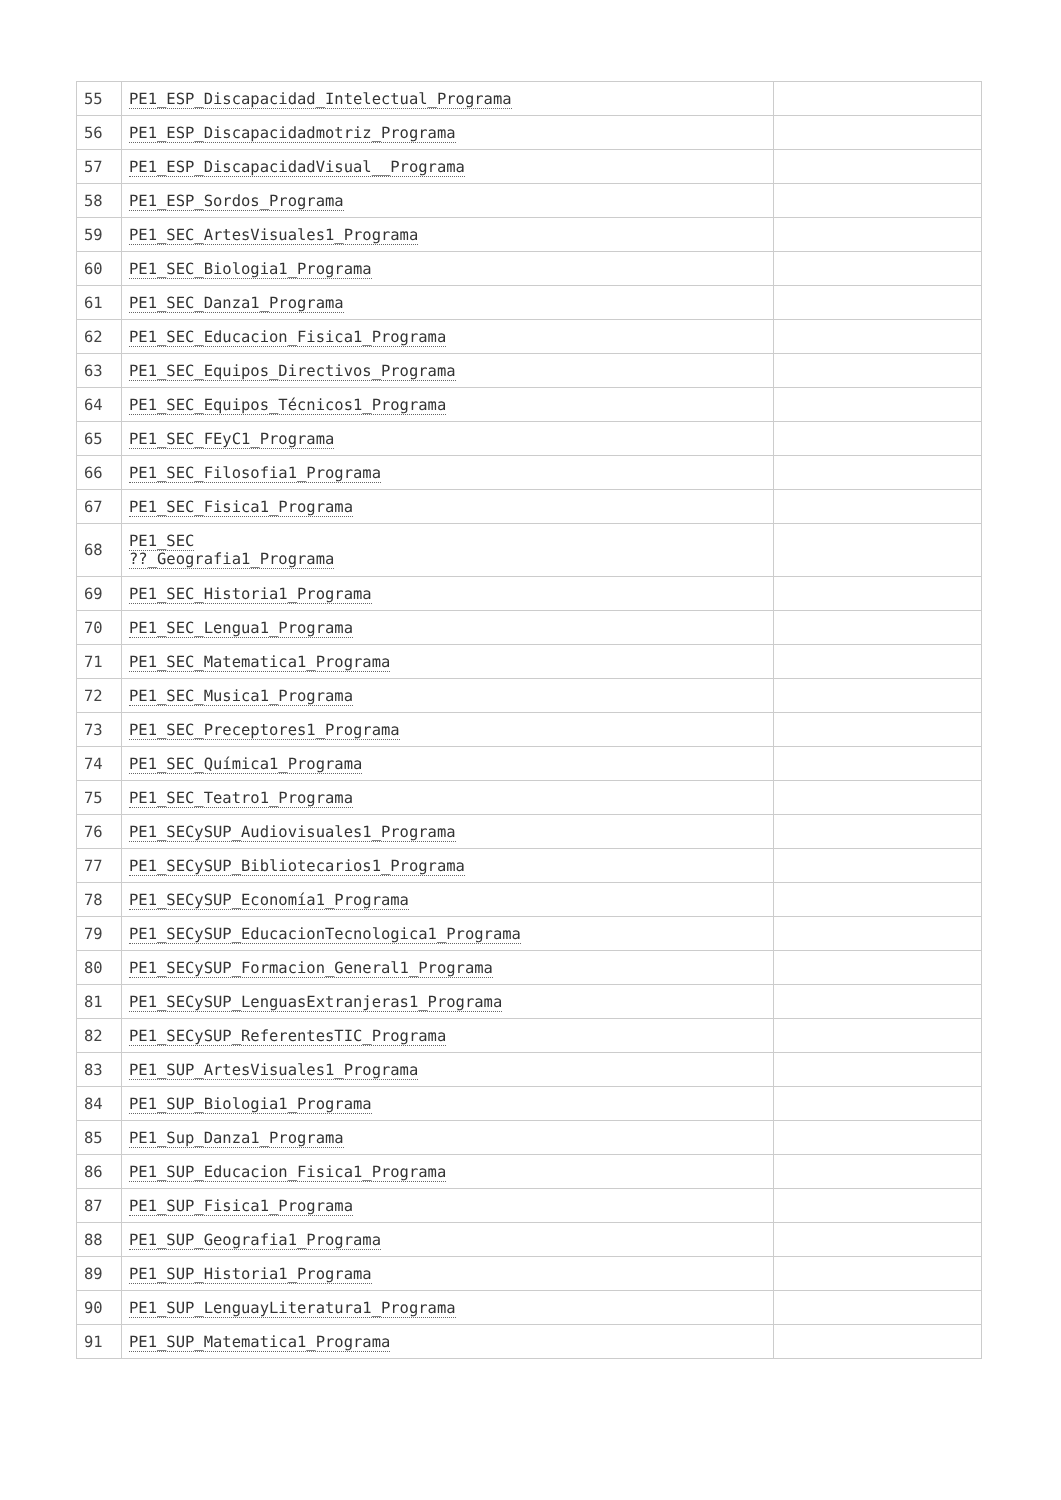| 55 | PE1_ESP_Discapacidad_Intelectual_Programa | |
| 56 | PE1_ESP_Discapacidadmotriz_Programa | |
| 57 | PE1_ESP_DiscapacidadVisual__Programa | |
| 58 | PE1_ESP_Sordos_Programa | |
| 59 | PE1_SEC_ArtesVisuales1_Programa | |
| 60 | PE1_SEC_Biologia1_Programa | |
| 61 | PE1_SEC_Danza1_Programa | |
| 62 | PE1_SEC_Educacion_Fisica1_Programa | |
| 63 | PE1_SEC_Equipos_Directivos_Programa | |
| 64 | PE1_SEC_Equipos_Técnicos1_Programa | |
| 65 | PE1_SEC_FEyC1_Programa | |
| 66 | PE1_SEC_Filosofia1_Programa | |
| 67 | PE1_SEC_Fisica1_Programa | |
| 68 | PE1_SEC ??_Geografia1_Programa | |
| 69 | PE1_SEC_Historia1_Programa | |
| 70 | PE1_SEC_Lengua1_Programa | |
| 71 | PE1_SEC_Matematica1_Programa | |
| 72 | PE1_SEC_Musica1_Programa | |
| 73 | PE1_SEC_Preceptores1_Programa | |
| 74 | PE1_SEC_Química1_Programa | |
| 75 | PE1_SEC_Teatro1_Programa | |
| 76 | PE1_SECySUP_Audiovisuales1_Programa | |
| 77 | PE1_SECySUP_Bibliotecarios1_Programa | |
| 78 | PE1_SECySUP_Economía1_Programa | |
| 79 | PE1_SECySUP_EducacionTecnologica1_Programa | |
| 80 | PE1_SECySUP_Formacion_General1_Programa | |
| 81 | PE1_SECySUP_LenguasExtranjeras1_Programa | |
| 82 | PE1_SECySUP_ReferentesTIC_Programa | |
| 83 | PE1_SUP_ArtesVisuales1_Programa | |
| 84 | PE1_SUP_Biologia1_Programa | |
| 85 | PE1_Sup_Danza1_Programa | |
| 86 | PE1_SUP_Educacion_Fisica1_Programa | |
| 87 | PE1_SUP_Fisica1_Programa | |
| 88 | PE1_SUP_Geografia1_Programa | |
| 89 | PE1_SUP_Historia1_Programa | |
| 90 | PE1_SUP_LenguayLiteratura1_Programa | |
| 91 | PE1_SUP_Matematica1_Programa | |